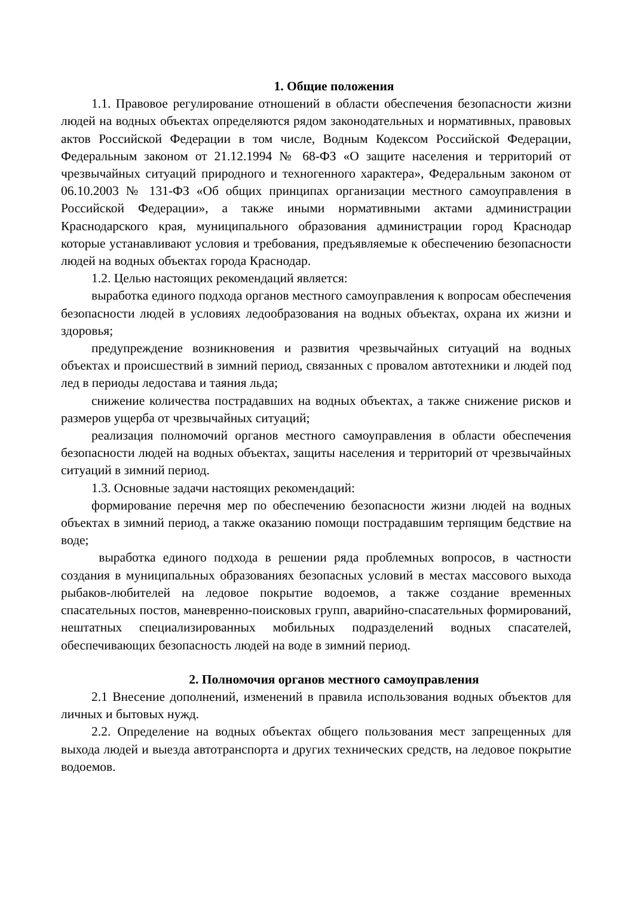1. Общие положения
1.1. Правовое регулирование отношений в области обеспечения безопасности жизни людей на водных объектах определяются рядом законодательных и нормативных, правовых актов Российской Федерации в том числе, Водным Кодексом Российской Федерации, Федеральным законом от 21.12.1994 № 68-ФЗ «О защите населения и территорий от чрезвычайных ситуаций природного и техногенного характера», Федеральным законом от 06.10.2003 № 131-ФЗ «Об общих принципах организации местного самоуправления в Российской Федерации», а также иными нормативными актами администрации Краснодарского края, муниципального образования администрации город Краснодар которые устанавливают условия и требования, предъявляемые к обеспечению безопасности людей на водных объектах города Краснодар.
1.2. Целью настоящих рекомендаций является:
выработка единого подхода органов местного самоуправления к вопросам обеспечения безопасности людей в условиях ледообразования на водных объектах, охрана их жизни и здоровья;
предупреждение возникновения и развития чрезвычайных ситуаций на водных объектах и происшествий в зимний период, связанных с провалом автотехники и людей под лед в периоды ледостава и таяния льда;
снижение количества пострадавших на водных объектах, а также снижение рисков и размеров ущерба от чрезвычайных ситуаций;
реализация полномочий органов местного самоуправления в области обеспечения безопасности людей на водных объектах, защиты населения и территорий от чрезвычайных ситуаций в зимний период.
1.3. Основные задачи настоящих рекомендаций:
формирование перечня мер по обеспечению безопасности жизни людей на водных объектах в зимний период, а также оказанию помощи пострадавшим терпящим бедствие на воде;
выработка единого подхода в решении ряда проблемных вопросов, в частности создания в муниципальных образованиях безопасных условий в местах массового выхода рыбаков-любителей на ледовое покрытие водоемов, а также создание временных спасательных постов, маневренно-поисковых групп, аварийно-спасательных формирований, нештатных специализированных мобильных подразделений водных спасателей, обеспечивающих безопасность людей на воде в зимний период.
2. Полномочия органов местного самоуправления
2.1 Внесение дополнений, изменений в правила использования водных объектов для личных и бытовых нужд.
2.2. Определение на водных объектах общего пользования мест запрещенных для выхода людей и выезда автотранспорта и других технических средств, на ледовое покрытие водоемов.